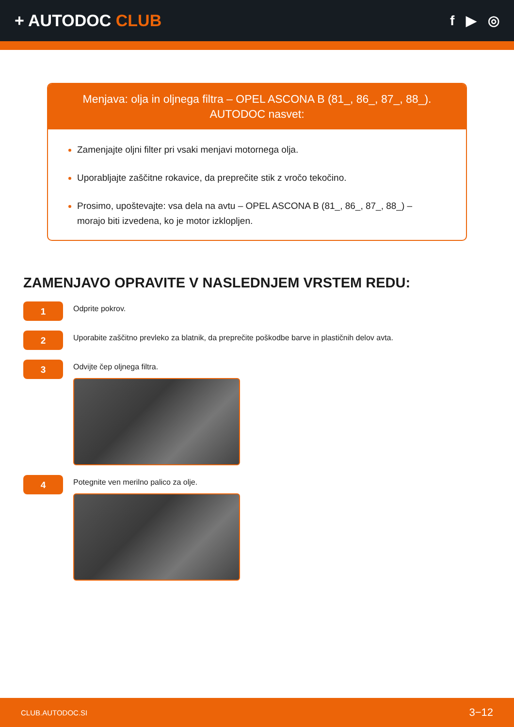+ AUTODOC CLUB
f ▶ ◎
Menjava: olja in oljnega filtra – OPEL ASCONA B (81_, 86_, 87_, 88_).
AUTODOC nasvet:
Zamenjajte oljni filter pri vsaki menjavi motornega olja.
Uporabljajte zaščitne rokavice, da preprečite stik z vročo tekočino.
Prosimo, upoštevajte: vsa dela na avtu – OPEL ASCONA B (81_, 86_, 87_, 88_) – morajo biti izvedena, ko je motor izklopljen.
ZAMENJAVO OPRAVITE V NASLEDNJEM VRSTEM REDU:
1
Odprite pokrov.
2
Uporabite zaščitno prevleko za blatnik, da preprečite poškodbe barve in plastičnih delov avta.
3
Odvijte čep oljnega filtra.
4
Potegnite ven merilno palico za olje.
CLUB.AUTODOC.SI 3−12